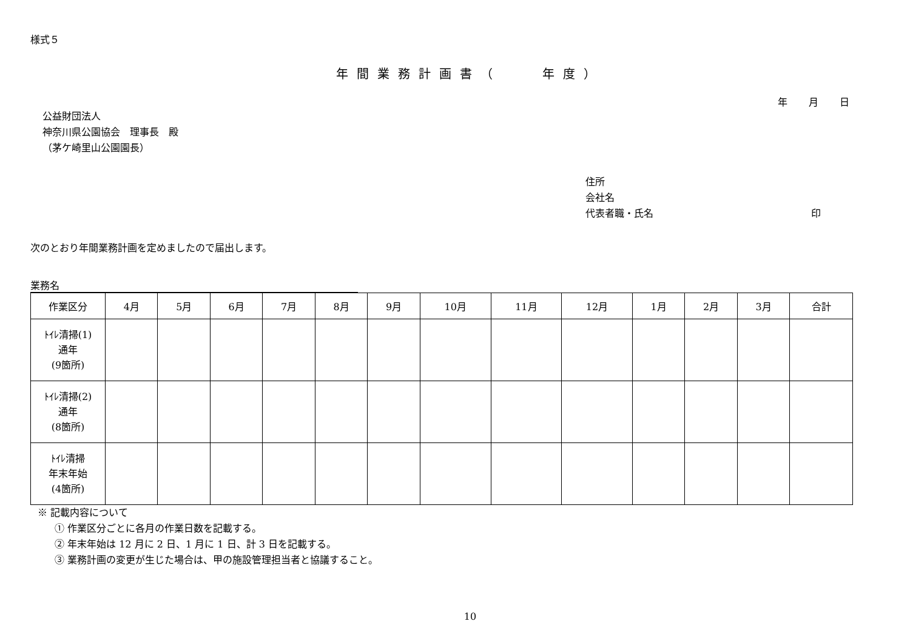様式５
年間業務計画書（　　年度）
年 月 日
公益財団法人
神奈川県公園協会　理事長　殿
（茅ケ崎里山公園園長）
住所
会社名
代表者職・氏名 印
次のとおり年間業務計画を定めましたので届出します。
業務名
| 作業区分 | 4月 | 5月 | 6月 | 7月 | 8月 | 9月 | 10月 | 11月 | 12月 | 1月 | 2月 | 3月 | 合計 |
| --- | --- | --- | --- | --- | --- | --- | --- | --- | --- | --- | --- | --- | --- |
| ﾄｲﾚ清掃(1) 通年 (9箇所) | | | | | | | | | | | | | |
| ﾄｲﾚ清掃(2) 通年 (8箇所) | | | | | | | | | | | | | |
| ﾄｲﾚ清掃 年末年始 (4箇所) | | | | | | | | | | | | | |
※ 記載内容について
① 作業区分ごとに各月の作業日数を記載する。
② 年末年始は 12 月に 2 日、1 月に 1 日、計 3 日を記載する。
③ 業務計画の変更が生じた場合は、甲の施設管理担当者と協議すること。
10